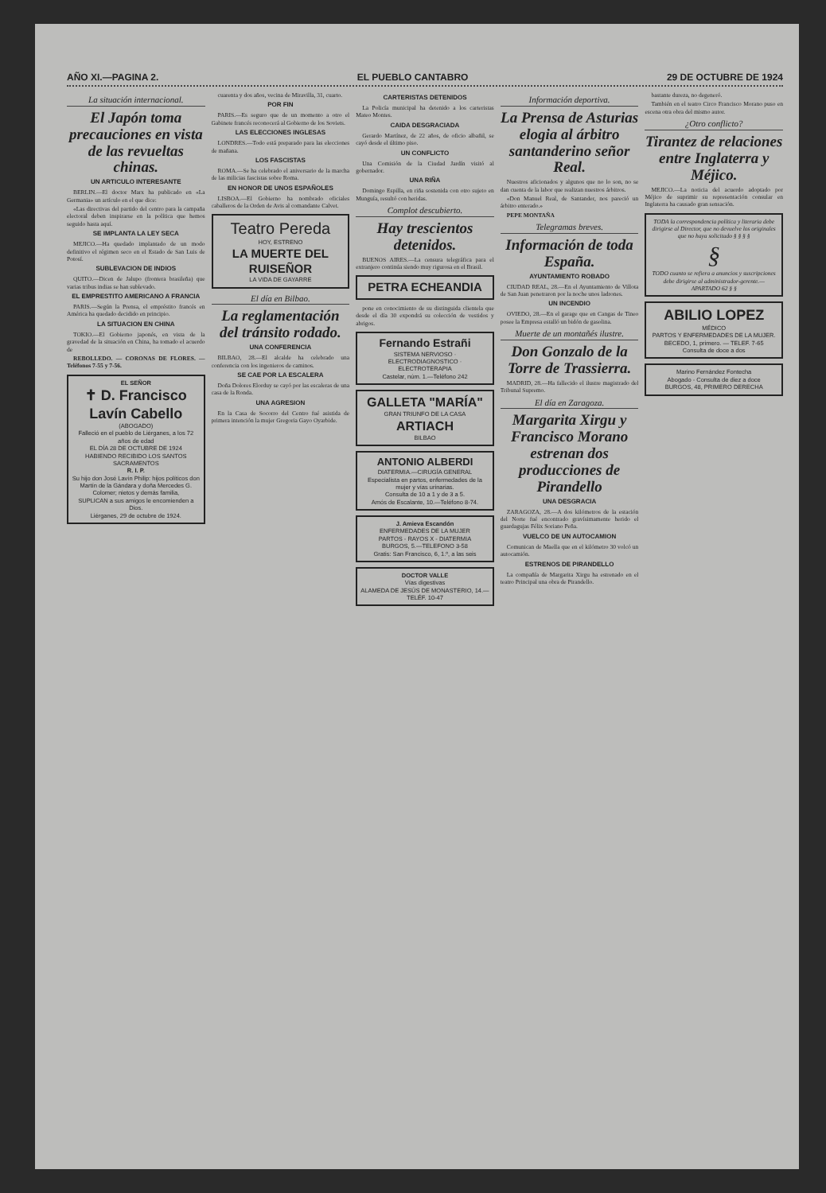AÑO XI.—PAGINA 2. EL PUEBLO CANTABRO 29 DE OCTUBRE DE 1924
La situación internacional.
El Japón toma precauciones en vista de las revueltas chinas.
UN ARTICULO INTERESANTE
BERLIN.—El doctor Marx ha publicado en «La Germania» un artículo en el que dice:
«Las directivas del partido del centro para la campaña electoral deben inspirarse en la política que hemos seguido hasta aquí.
SE IMPLANTA LA LEY SECA
MEJICO.—Ha quedado implantado de un modo definitivo el régimen seco en el Estado de San Luis de Potosí.
SUBLEVACION DE INDIOS
QUITO.—Dicen de Jalupo (frontera brasileña) que varias tribus indias se han sublevado.
EL EMPRESTITO AMERICANO A FRANCIA
PARIS.—Según la Prensa, el empréstito francés en América ha quedado decidido en principio.
LA SITUACION EN CHINA
TOKIO.—El Gobierno japonés, en vista de la gravedad de la situación en China, ha tomado el acuerdo de
REBOLLEDO. — CORONAS DE FLORES. — Teléfonos 7-55 y 7-56.
EL SEÑOR
✝ D. Francisco Lavín Cabello
(ABOGADO)
Falleció en el pueblo de Liérganes, a los 72 años de edad
EL DÍA 28 DE OCTUBRE DE 1924
HABIENDO RECIBIDO LOS SANTOS SACRAMENTOS
R. I. P.
Su hijo don José Lavín Philip: hijos políticos don Martín de la Gándara y doña Mercedes G. Colomer; nietos y demás familia,
SUPLICAN a sus amigos le encomienden a Dios.
Liérganes, 29 de octubre de 1924.
cuarenta y dos años, vecina de Miravilla, 31, cuarto.
POR FIN
PARIS.—Es seguro que de un momento a otro el Gabinete francés reconocerá al Gobierno de los Soviets.
LAS ELECCIONES INGLESAS
LONDRES.—Todo está preparado para las elecciones de mañana.
LOS FASCISTAS
ROMA.—Se ha celebrado el aniversario de la marcha de las milicias fascistas sobre Roma.
EN HONOR DE UNOS ESPAÑOLES
LISBOA.—El Gobierno ha nombrado oficiales caballeros de la Orden de Avis al comandante Calvet.
Teatro Pereda
HOY, ESTRENO
LA MUERTE DEL RUISEÑOR
LA VIDA DE GAYARRE
El día en Bilbao.
La reglamentación del tránsito rodado.
UNA CONFERENCIA
BILBAO, 28.—El alcalde ha celebrado una conferencia con los ingenieros de caminos.
SE CAE POR LA ESCALERA
Doña Dolores Elorduy se cayó por las escaleras de una casa de la Ronda.
UNA AGRESION
En la Casa de Socorro del Centro fué asistida de primera intención la mujer Gregoria Gayo Oyarbide.
CARTERISTAS DETENIDOS
La Policía municipal ha detenido a los carteristas Mateo Montes.
CAIDA DESGRACIADA
Gerardo Martínez, de 22 años, de oficio albañil, se cayó desde el último piso.
UN CONFLICTO
Una Comisión de la Ciudad Jardín visitó al gobernador.
UNA RIÑA
Domingo Espilla, en riña sostenida con otro sujeto en Munguía, resultó con heridas.
Complot descubierto.
Hay trescientos detenidos.
BUENOS AIRES.—La censura telegráfica para el extranjero continúa siendo muy rigurosa en el Brasil.
PETRA ECHEANDIA
pone en conocimiento de su distinguida clientela que desde el día 30 expondrá su colección de vestidos y abrigos.
Fernando Estrañi
SISTEMA NERVIOSO · ELECTRODIAGNOSTICO · ELECTROTERAPIA
Castelar, núm. 1.—Teléfono 242
GALLETA "MARÍA"
GRAN TRIUNFO DE LA CASA
ARTIACH
BILBAO
ANTONIO ALBERDI
DIATERMIA.—CIRUGÍA GENERAL
Especialista en partos, enfermedades de la mujer y vías urinarias.
Consulta de 10 a 1 y de 3 a 5.
Amós de Escalante, 10.—Teléfono 8-74.
J. Amieva Escandón
ENFERMEDADES DE LA MUJER
PARTOS - RAYOS X - DIATERMIA
BURGOS, 5.—TELEFONO 3-58
Gratis: San Francisco, 6, 1.º, a las seis
DOCTOR VALLE
Vías digestivas
ALAMEDA DE JESÚS DE MONASTERIO, 14.—TELÉF. 10-47
Información deportiva.
La Prensa de Asturias elogia al árbitro santanderino señor Real.
Nuestros aficionados y algunos que no lo son, no se dan cuenta de la labor que realizan nuestros árbitros.
«Don Manuel Real, de Santander, nos pareció un árbitro enterado.»
PEPE MONTAÑA
Telegramas breves.
Información de toda España.
AYUNTAMIENTO ROBADO
CIUDAD REAL, 28.—En el Ayuntamiento de Villota de San Juan penetraron por la noche unos ladrones.
UN INCENDIO
OVIEDO, 28.—En el garage que en Cangas de Tineo posee la Empresa estalló un bidón de gasolina.
Muerte de un montañés ilustre.
Don Gonzalo de la Torre de Trassierra.
MADRID, 28.—Ha fallecido el ilustre magistrado del Tribunal Supremo.
El día en Zaragoza.
Margarita Xirgu y Francisco Morano estrenan dos producciones de Pirandello
UNA DESGRACIA
ZARAGOZA, 28.—A dos kilómetros de la estación del Norte fué encontrado gravísimamente herido el guardagujas Félix Soriano Peña.
VUELCO DE UN AUTOCAMION
Comunican de Maella que en el kilómetro 30 volcó un autocamión.
ESTRENOS DE PIRANDELLO
La compañía de Margarita Xirgu ha estrenado en el teatro Principal una obra de Pirandello.
bastante dureza, no degeneró.
También en el teatro Circo Francisco Morano puso en escena otra obra del mismo autor.
¿Otro conflicto?
Tirantez de relaciones entre Inglaterra y Méjico.
MEJICO.—La noticia del acuerdo adoptado por Méjico de suprimir su representación consular en Inglaterra ha causado gran sensación.
TODA la correspondencia política y literaria debe dirigirse al Director, que no devuelve los originales que no haya solicitado § § § §
§
TODO cuanto se refiera a anuncios y suscripciones debe dirigirse al administrador-gerente.—APARTADO 62 § §
ABILIO LOPEZ
MÉDICO
PARTOS Y ENFERMEDADES DE LA MUJER.
BECEDO, 1, primero. — TELEF. 7-65
Consulta de doce a dos
Marino Fernández Fontecha
Abogado - Consulta de diez a doce
BURGOS, 48, PRIMERO DERECHA